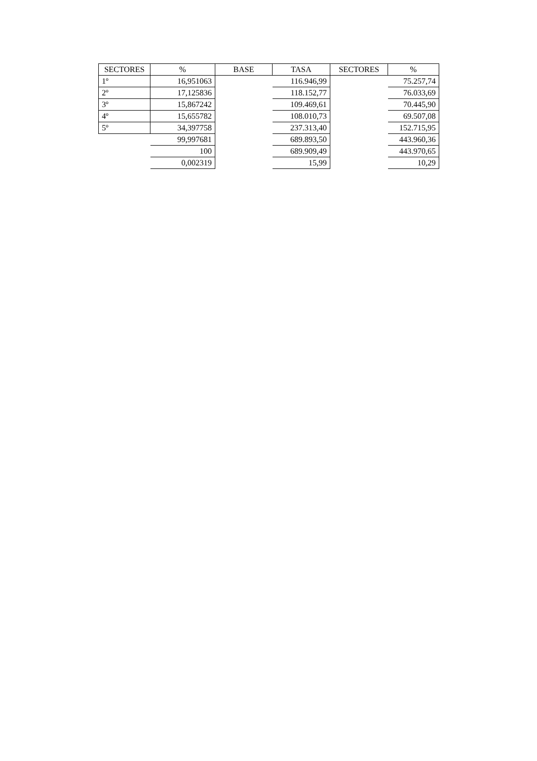| SECTORES | % | BASE | TASA | SECTORES | % |
| --- | --- | --- | --- | --- | --- |
| 1º | 16,951063 | | 116.946,99 | | 75.257,74 |
| 2º | 17,125836 | | 118.152,77 | | 76.033,69 |
| 3º | 15,867242 | | 109.469,61 | | 70.445,90 |
| 4º | 15,655782 | | 108.010,73 | | 69.507,08 |
| 5º | 34,397758 | | 237.313,40 | | 152.715,95 |
| | 99,997681 | | 689.893,50 | | 443.960,36 |
| | 100 | | 689.909,49 | | 443.970,65 |
| | 0,002319 | | 15,99 | | 10,29 |